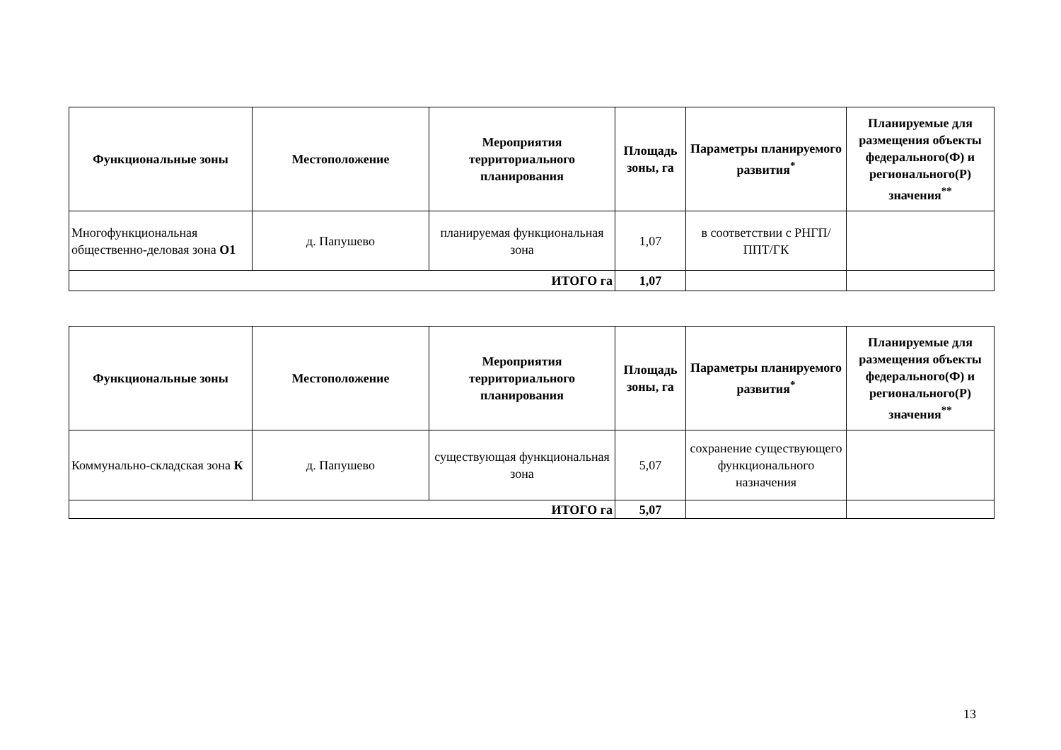| Функциональные зоны | Местоположение | Мероприятия территориального планирования | Площадь зоны, га | Параметры планируемого развития<sup>*</sup> | Планируемые для размещения объекты федерального(Ф) и регионального(Р) значения<sup>**</sup> |
| --- | --- | --- | --- | --- | --- |
| Многофункциональная общественно-деловая зона О1 | д. Папушево | планируемая функциональная зона | 1,07 | в соответствии с РНГП/ППТ/ГК | |
| ИТОГО га | | | 1,07 | | |
| Функциональные зоны | Местоположение | Мероприятия территориального планирования | Площадь зоны, га | Параметры планируемого развития<sup>*</sup> | Планируемые для размещения объекты федерального(Ф) и регионального(Р) значения<sup>**</sup> |
| --- | --- | --- | --- | --- | --- |
| Коммунально-складская зона К | д. Папушево | существующая функциональная зона | 5,07 | сохранение существующего функционального назначения | |
| ИТОГО га | | | 5,07 | | |
13